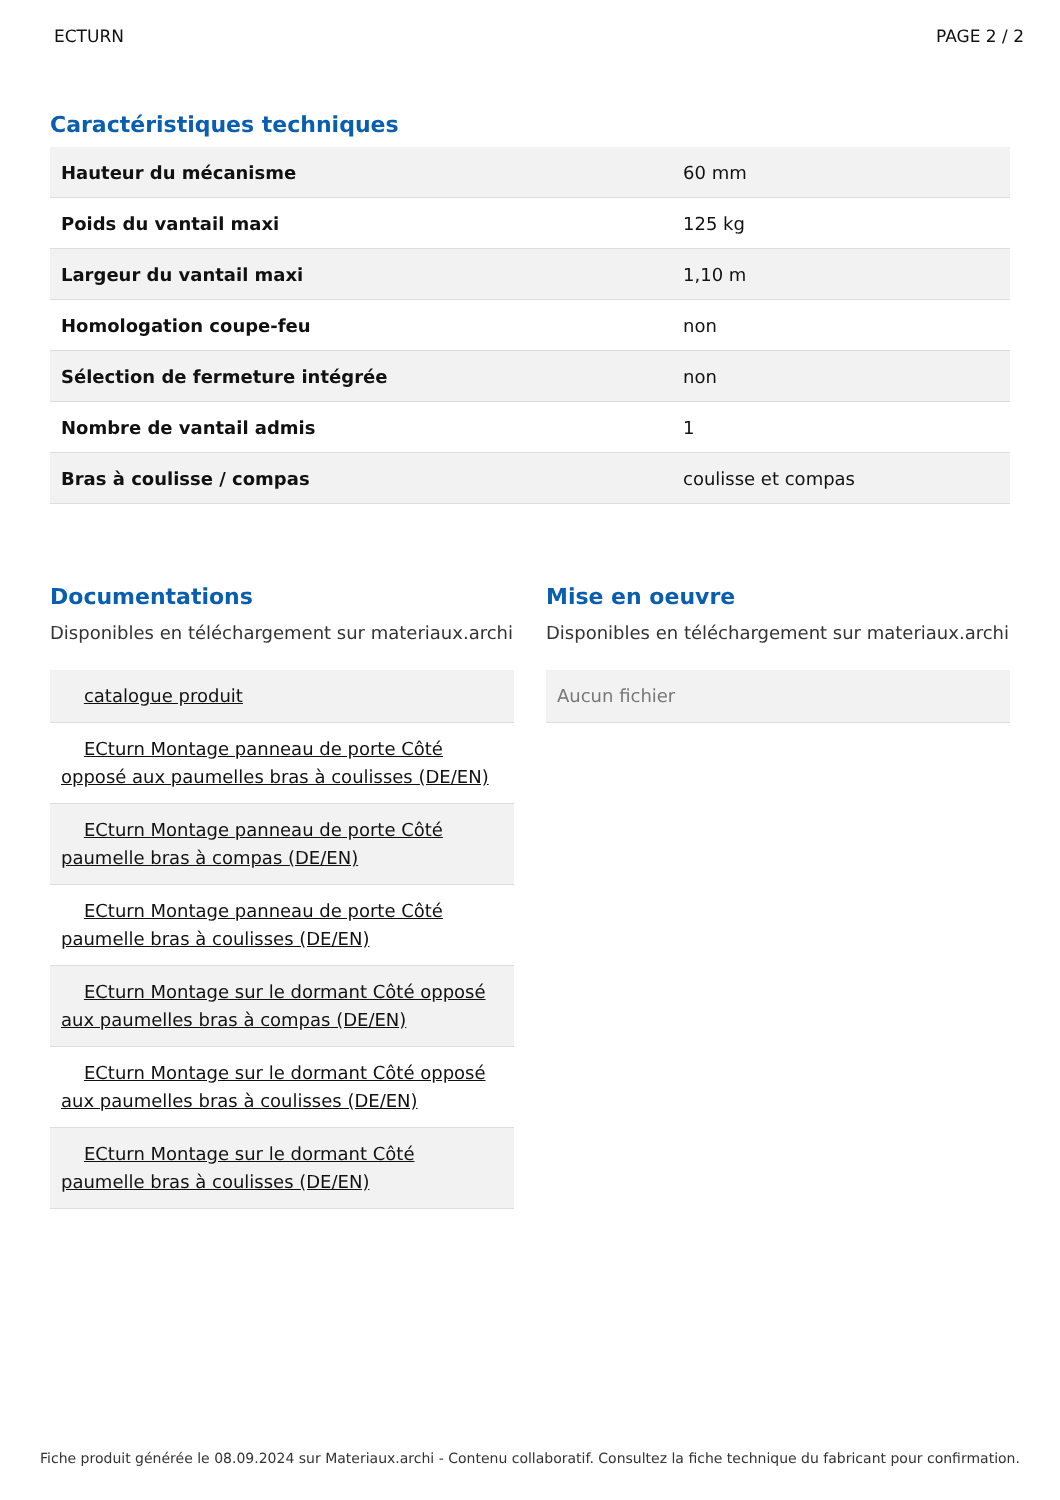ECTURN PAGE 2 / 2
Caractéristiques techniques
| Hauteur du mécanisme | 60 mm |
| Poids du vantail maxi | 125 kg |
| Largeur du vantail maxi | 1,10 m |
| Homologation coupe-feu | non |
| Sélection de fermeture intégrée | non |
| Nombre de vantail admis | 1 |
| Bras à coulisse / compas | coulisse et compas |
Documentations
Disponibles en téléchargement sur materiaux.archi
catalogue produit
ECturn Montage panneau de porte Côté opposé aux paumelles bras à coulisses (DE/EN)
ECturn Montage panneau de porte Côté paumelle bras à compas (DE/EN)
ECturn Montage panneau de porte Côté paumelle bras à coulisses (DE/EN)
ECturn Montage sur le dormant Côté opposé aux paumelles bras à compas (DE/EN)
ECturn Montage sur le dormant Côté opposé aux paumelles bras à coulisses (DE/EN)
ECturn Montage sur le dormant Côté paumelle bras à coulisses (DE/EN)
Mise en oeuvre
Disponibles en téléchargement sur materiaux.archi
Aucun fichier
Fiche produit générée le 08.09.2024 sur Materiaux.archi - Contenu collaboratif. Consultez la fiche technique du fabricant pour confirmation.